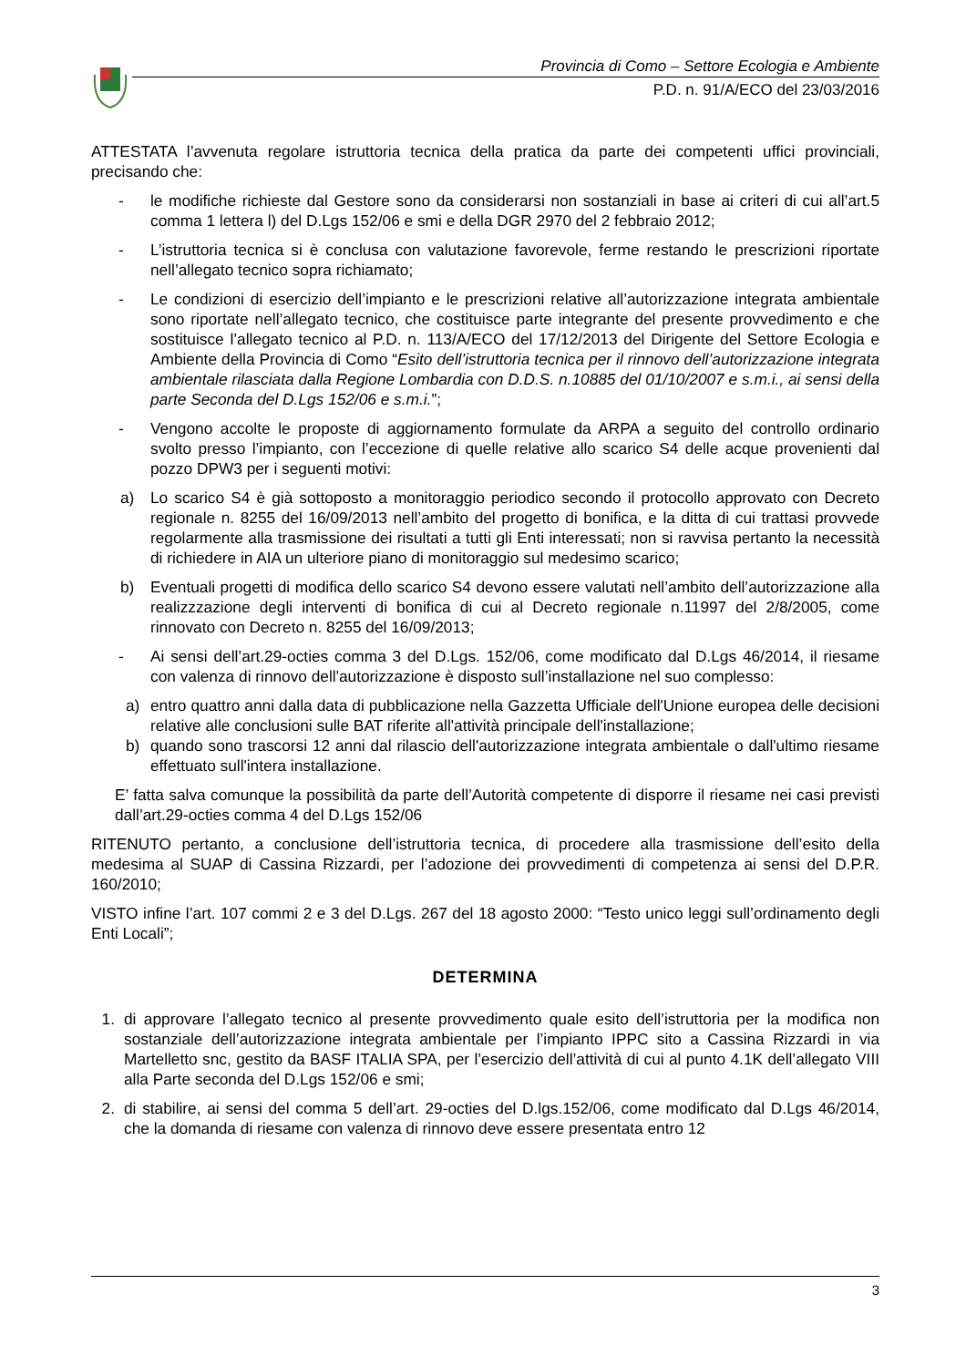Provincia di Como – Settore Ecologia e Ambiente
P.D. n. 91/A/ECO del 23/03/2016
ATTESTATA l’avvenuta regolare istruttoria tecnica della pratica da parte dei competenti uffici provinciali, precisando che:
- le modifiche richieste dal Gestore sono da considerarsi non sostanziali in base ai criteri di cui all’art.5 comma 1 lettera l) del D.Lgs 152/06 e smi e della DGR 2970 del 2 febbraio 2012;
- L’istruttoria tecnica si è conclusa con valutazione favorevole, ferme restando le prescrizioni riportate nell’allegato tecnico sopra richiamato;
- Le condizioni di esercizio dell’impianto e le prescrizioni relative all’autorizzazione integrata ambientale sono riportate nell’allegato tecnico, che costituisce parte integrante del presente provvedimento e che sostituisce l’allegato tecnico al P.D. n. 113/A/ECO del 17/12/2013 del Dirigente del Settore Ecologia e Ambiente della Provincia di Como “Esito dell’istruttoria tecnica per il rinnovo dell’autorizzazione integrata ambientale rilasciata dalla Regione Lombardia con D.D.S. n.10885 del 01/10/2007 e s.m.i., ai sensi della parte Seconda del D.Lgs 152/06 e s.m.i.”;
- Vengono accolte le proposte di aggiornamento formulate da ARPA a seguito del controllo ordinario svolto presso l’impianto, con l’eccezione di quelle relative allo scarico S4 delle acque provenienti dal pozzo DPW3 per i seguenti motivi:
a) Lo scarico S4 è già sottoposto a monitoraggio periodico secondo il protocollo approvato con Decreto regionale n. 8255 del 16/09/2013 nell’ambito del progetto di bonifica, e la ditta di cui trattasi provvede regolarmente alla trasmissione dei risultati a tutti gli Enti interessati; non si ravvisa pertanto la necessità di richiedere in AIA un ulteriore piano di monitoraggio sul medesimo scarico;
b) Eventuali progetti di modifica dello scarico S4 devono essere valutati nell’ambito dell’autorizzazione alla realizzzazione degli interventi di bonifica di cui al Decreto regionale n.11997 del 2/8/2005, come rinnovato con Decreto n. 8255 del 16/09/2013;
- Ai sensi dell’art.29-octies comma 3 del D.Lgs. 152/06, come modificato dal D.Lgs 46/2014, il riesame con valenza di rinnovo dell'autorizzazione è disposto sull’installazione nel suo complesso:
a) entro quattro anni dalla data di pubblicazione nella Gazzetta Ufficiale dell'Unione europea delle decisioni relative alle conclusioni sulle BAT riferite all'attività principale dell'installazione;
b) quando sono trascorsi 12 anni dal rilascio dell'autorizzazione integrata ambientale o dall'ultimo riesame effettuato sull'intera installazione.
E’ fatta salva comunque la possibilità da parte dell’Autorità competente di disporre il riesame nei casi previsti dall’art.29-octies comma 4 del D.Lgs 152/06
RITENUTO pertanto, a conclusione dell’istruttoria tecnica, di procedere alla trasmissione dell’esito della medesima al SUAP di Cassina Rizzardi, per l’adozione dei provvedimenti di competenza ai sensi del D.P.R. 160/2010;
VISTO infine l’art. 107 commi 2 e 3 del D.Lgs. 267 del 18 agosto 2000: “Testo unico leggi sull’ordinamento degli Enti Locali”;
DETERMINA
1. di approvare l’allegato tecnico al presente provvedimento quale esito dell’istruttoria per la modifica non sostanziale dell’autorizzazione integrata ambientale per l’impianto IPPC sito a Cassina Rizzardi in via Martelletto snc, gestito da BASF ITALIA SPA, per l’esercizio dell’attività di cui al punto 4.1K dell’allegato VIII alla Parte seconda del D.Lgs 152/06 e smi;
2. di stabilire, ai sensi del comma 5 dell’art. 29-octies del D.lgs.152/06, come modificato dal D.Lgs 46/2014, che la domanda di riesame con valenza di rinnovo deve essere presentata entro 12
3